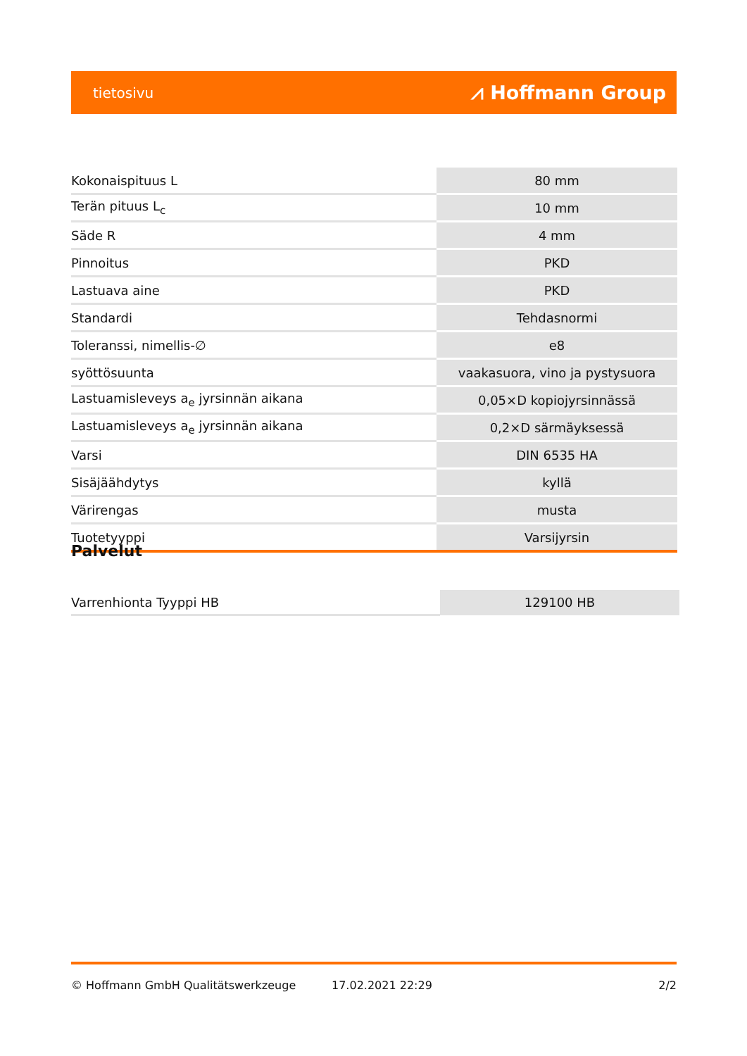tietosivu ⩘ Hoffmann Group
| Kokonaispituus L | 80 mm |
| Terän pituus L<sub>c</sub> | 10 mm |
| Säde R | 4 mm |
| Pinnoitus | PKD |
| Lastuava aine | PKD |
| Standardi | Tehdasnormi |
| Toleranssi, nimellis-∅ | e8 |
| syöttösuunta | vaakasuora, vino ja pystysuora |
| Lastuamisleveys a<sub>e</sub> jyrsinnän aikana | 0,05×D kopiojyrsinnässä |
| Lastuamisleveys a<sub>e</sub> jyrsinnän aikana | 0,2×D särmäyksessä |
| Varsi | DIN 6535 HA |
| Sisäjäähdytys | kyllä |
| Värirengas | musta |
| Tuotetyyppi | Varsijyrsin |
Palvelut
| Varrenhionta Tyyppi HB | 129100 HB |
© Hoffmann GmbH Qualitätswerkzeuge 17.02.2021 22:29 2/2